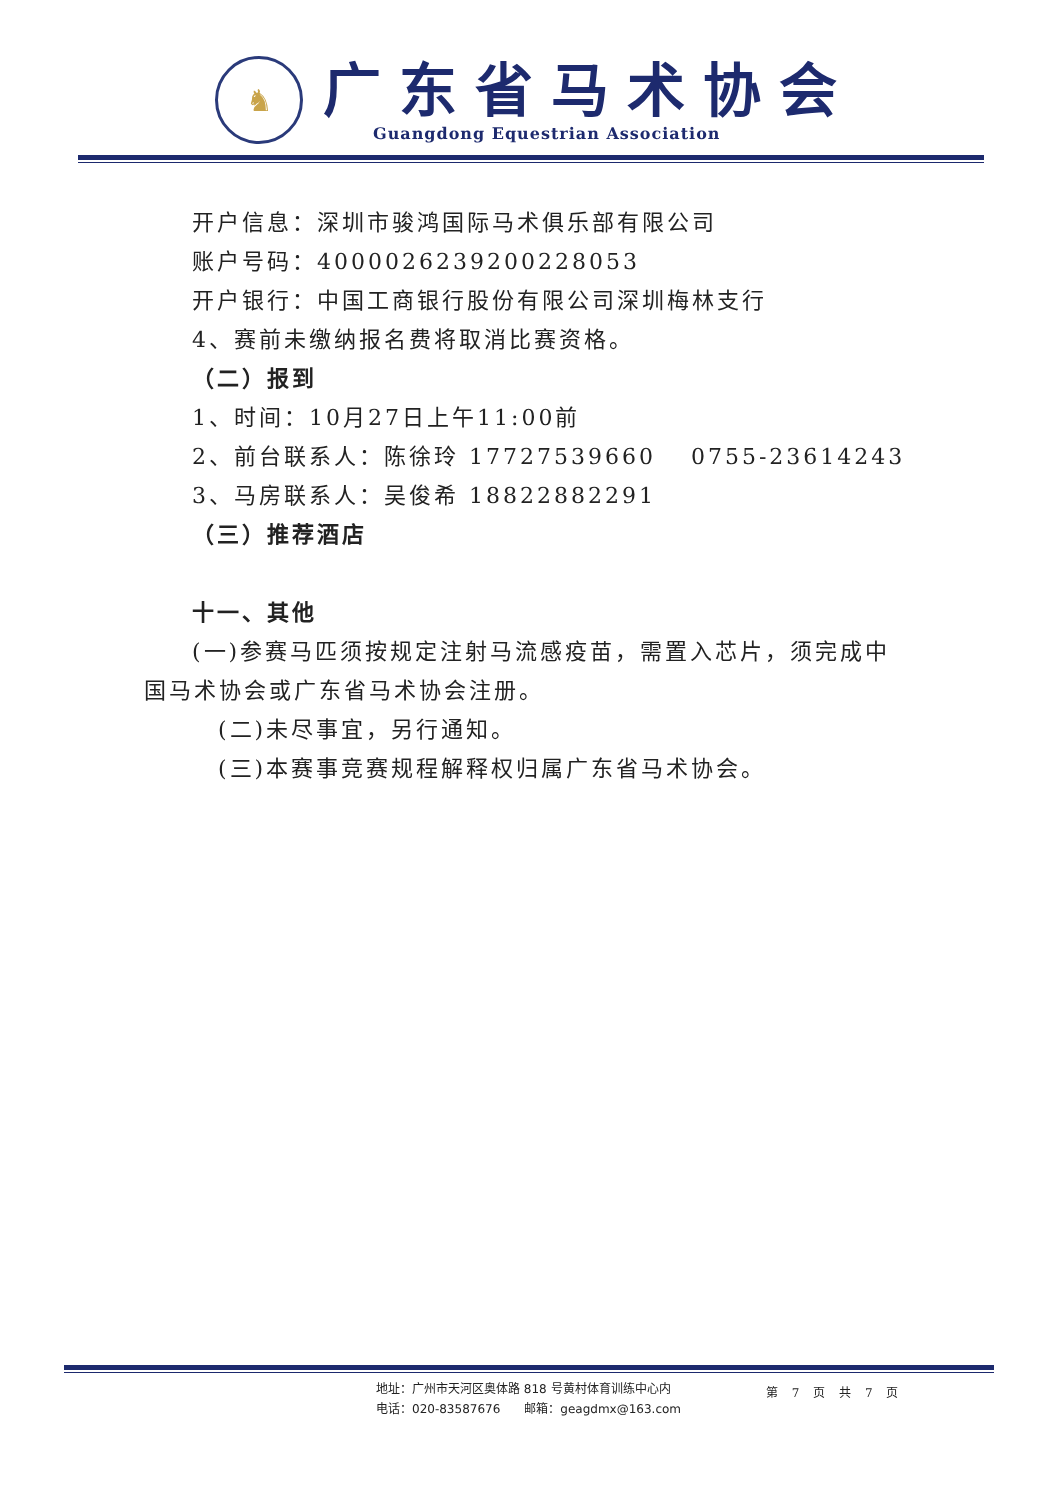♞
广东省马术协会
Guangdong Equestrian Association
开户信息：深圳市骏鸿国际马术俱乐部有限公司
账户号码：4000026239200228053
开户银行：中国工商银行股份有限公司深圳梅林支行
4、赛前未缴纳报名费将取消比赛资格。
（二）报到
1、时间：10月27日上午11:00前
2、前台联系人：陈徐玲 17727539660　 0755-23614243
3、马房联系人：吴俊希 18822882291
（三）推荐酒店
十一、其他
(一)参赛马匹须按规定注射马流感疫苗，需置入芯片，须完成中国马术协会或广东省马术协会注册。
(二)未尽事宜，另行通知。
(三)本赛事竞赛规程解释权归属广东省马术协会。
地址：广州市天河区奥体路 818 号黄村体育训练中心内
电话：020-83587676　　邮箱：geagdmx@163.com
第 7 页 共 7 页